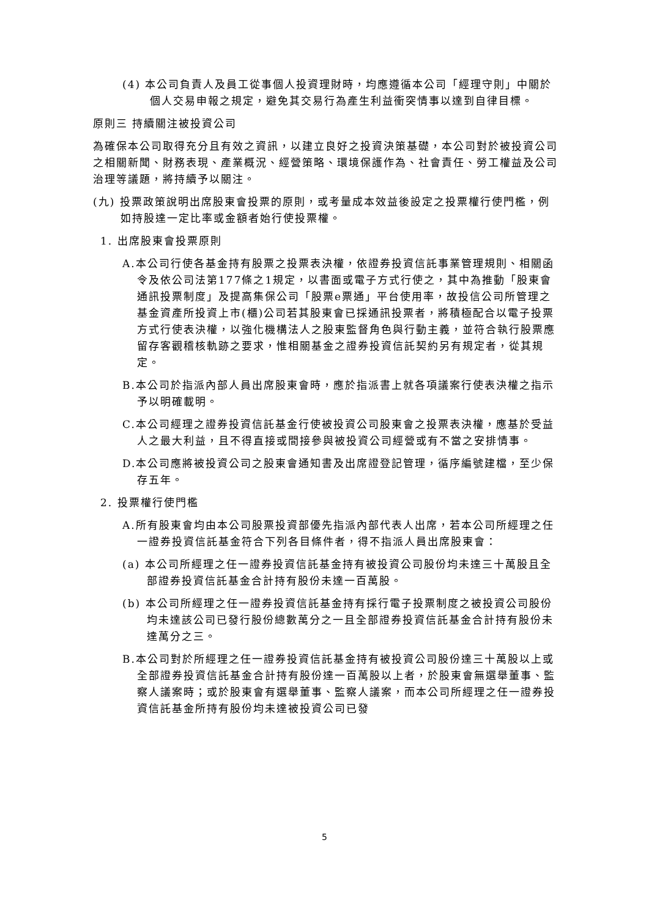(4) 本公司負責人及員工從事個人投資理財時，均應遵循本公司「經理守則」中關於個人交易申報之規定，避免其交易行為產生利益衝突情事以達到自律目標。
原則三 持續關注被投資公司
為確保本公司取得充分且有效之資訊，以建立良好之投資決策基礎，本公司對於被投資公司之相關新聞、財務表現、產業概況、經營策略、環境保護作為、社會責任、勞工權益及公司治理等議題，將持續予以關注。
(九) 投票政策說明出席股東會投票的原則，或考量成本效益後設定之投票權行使門檻，例如持股達一定比率或金額者始行使投票權。
1. 出席股東會投票原則
A.本公司行使各基金持有股票之投票表決權，依證券投資信託事業管理規則、相關函令及依公司法第177條之1規定，以書面或電子方式行使之，其中為推動「股東會通訊投票制度」及提高集保公司「股票e票通」平台使用率，故投信公司所管理之基金資產所投資上市(櫃)公司若其股東會已採通訊投票者，將積極配合以電子投票方式行使表決權，以強化機構法人之股東監督角色與行動主義，並符合執行股票應留存客觀稽核軌跡之要求，惟相關基金之證券投資信託契約另有規定者，從其規定。
B.本公司於指派內部人員出席股東會時，應於指派書上就各項議案行使表決權之指示予以明確載明。
C.本公司經理之證券投資信託基金行使被投資公司股東會之投票表決權，應基於受益人之最大利益，且不得直接或間接參與被投資公司經營或有不當之安排情事。
D.本公司應將被投資公司之股東會通知書及出席證登記管理，循序編號建檔，至少保存五年。
2. 投票權行使門檻
A.所有股東會均由本公司股票投資部優先指派內部代表人出席，若本公司所經理之任一證券投資信託基金符合下列各目條件者，得不指派人員出席股東會：
(a) 本公司所經理之任一證券投資信託基金持有被投資公司股份均未達三十萬股且全部證券投資信託基金合計持有股份未達一百萬股。
(b) 本公司所經理之任一證券投資信託基金持有採行電子投票制度之被投資公司股份均未達該公司已發行股份總數萬分之一且全部證券投資信託基金合計持有股份未達萬分之三。
B.本公司對於所經理之任一證券投資信託基金持有被投資公司股份達三十萬股以上或全部證券投資信託基金合計持有股份達一百萬股以上者，於股東會無選舉董事、監察人議案時；或於股東會有選舉董事、監察人議案，而本公司所經理之任一證券投資信託基金所持有股份均未達被投資公司已發
5